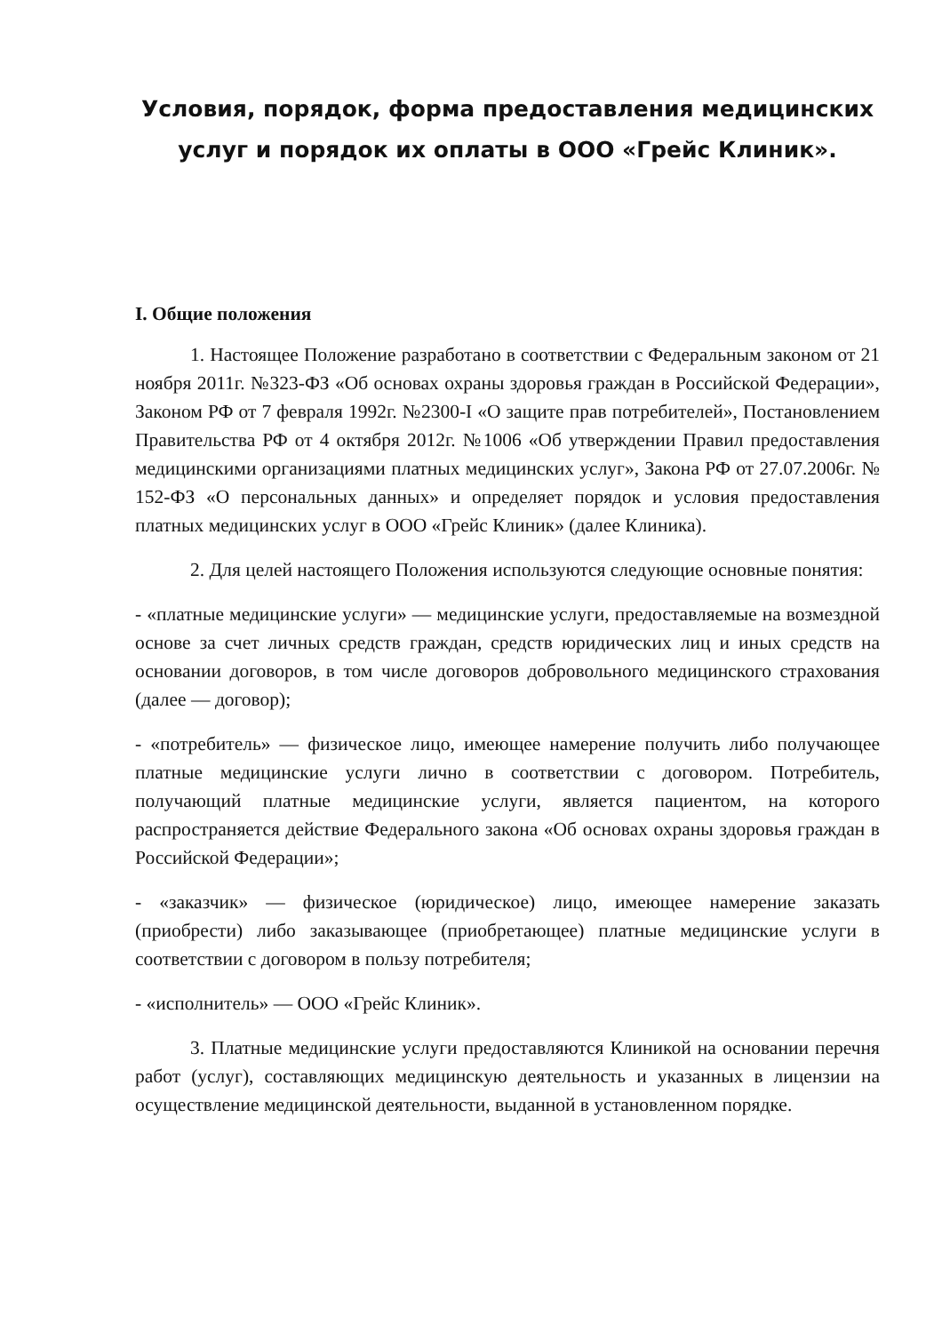Условия, порядок, форма предоставления медицинских услуг и порядок их оплаты в ООО «Грейс Клиник».
I. Общие положения
1. Настоящее Положение разработано в соответствии с Федеральным законом от 21 ноября 2011г. №323-ФЗ «Об основах охраны здоровья граждан в Российской Федерации», Законом РФ от 7 февраля 1992г. №2300-I «О защите прав потребителей», Постановлением Правительства РФ от 4 октября 2012г. №1006 «Об утверждении Правил предоставления медицинскими организациями платных медицинских услуг», Закона РФ от 27.07.2006г. № 152-ФЗ «О персональных данных» и определяет порядок и условия предоставления платных медицинских услуг в ООО «Грейс Клиник» (далее Клиника).
2. Для целей настоящего Положения используются следующие основные понятия:
- «платные медицинские услуги» — медицинские услуги, предоставляемые на возмездной основе за счет личных средств граждан, средств юридических лиц и иных средств на основании договоров, в том числе договоров добровольного медицинского страхования (далее — договор);
- «потребитель» — физическое лицо, имеющее намерение получить либо получающее платные медицинские услуги лично в соответствии с договором. Потребитель, получающий платные медицинские услуги, является пациентом, на которого распространяется действие Федерального закона «Об основах охраны здоровья граждан в Российской Федерации»;
- «заказчик» — физическое (юридическое) лицо, имеющее намерение заказать (приобрести) либо заказывающее (приобретающее) платные медицинские услуги в соответствии с договором в пользу потребителя;
- «исполнитель» — ООО «Грейс Клиник».
3. Платные медицинские услуги предоставляются Клиникой на основании перечня работ (услуг), составляющих медицинскую деятельность и указанных в лицензии на осуществление медицинской деятельности, выданной в установленном порядке.